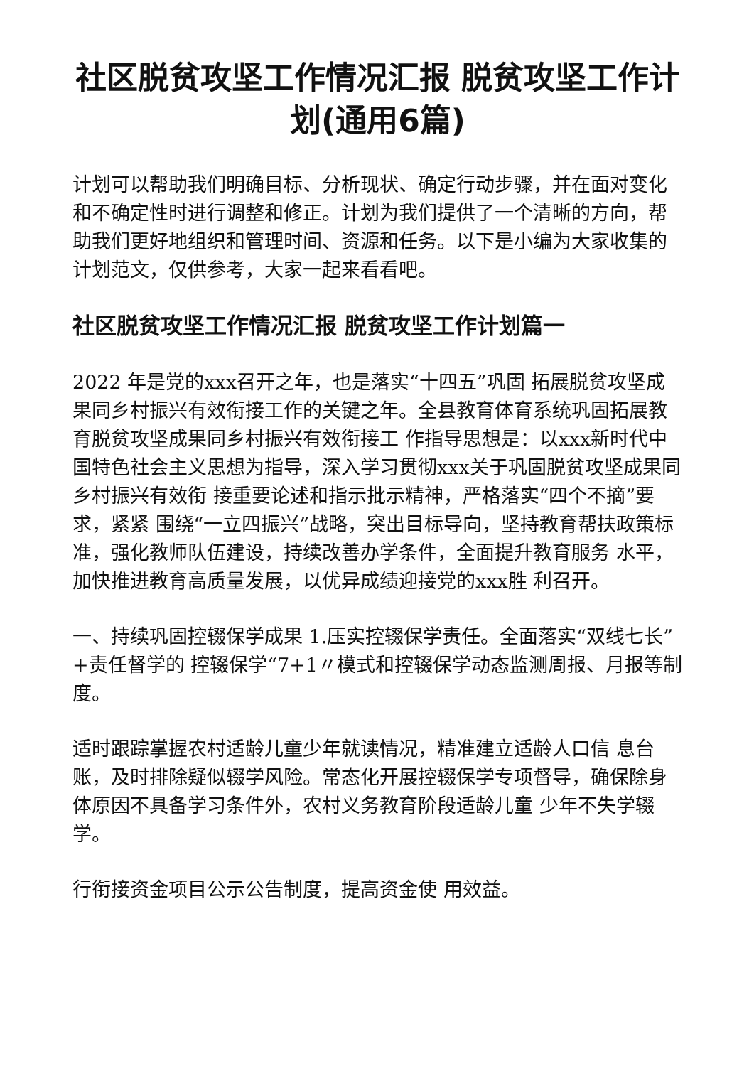社区脱贫攻坚工作情况汇报 脱贫攻坚工作计划(通用6篇)
计划可以帮助我们明确目标、分析现状、确定行动步骤，并在面对变化和不确定性时进行调整和修正。计划为我们提供了一个清晰的方向，帮助我们更好地组织和管理时间、资源和任务。以下是小编为大家收集的计划范文，仅供参考，大家一起来看看吧。
社区脱贫攻坚工作情况汇报 脱贫攻坚工作计划篇一
2022 年是党的xxx召开之年，也是落实“十四五”巩固 拓展脱贫攻坚成果同乡村振兴有效衔接工作的关键之年。全县教育体育系统巩固拓展教育脱贫攻坚成果同乡村振兴有效衔接工 作指导思想是：以xxx新时代中国特色社会主义思想为指导，深入学习贯彻xxx关于巩固脱贫攻坚成果同乡村振兴有效衔 接重要论述和指示批示精神，严格落实“四个不摘”要求，紧紧 围绕“一立四振兴”战略，突出目标导向，坚持教育帮扶政策标 准，强化教师队伍建设，持续改善办学条件，全面提升教育服务 水平，加快推进教育高质量发展，以优异成绩迎接党的xxx胜 利召开。
一、持续巩固控辍保学成果 1.压实控辍保学责任。全面落实“双线七长” +责任督学的 控辍保学“7+1〃模式和控辍保学动态监测周报、月报等制度。
适时跟踪掌握农村适龄儿童少年就读情况，精准建立适龄人口信 息台账，及时排除疑似辍学风险。常态化开展控辍保学专项督导，确保除身体原因不具备学习条件外，农村义务教育阶段适龄儿童 少年不失学辍学。
行衔接资金项目公示公告制度，提高资金使 用效益。